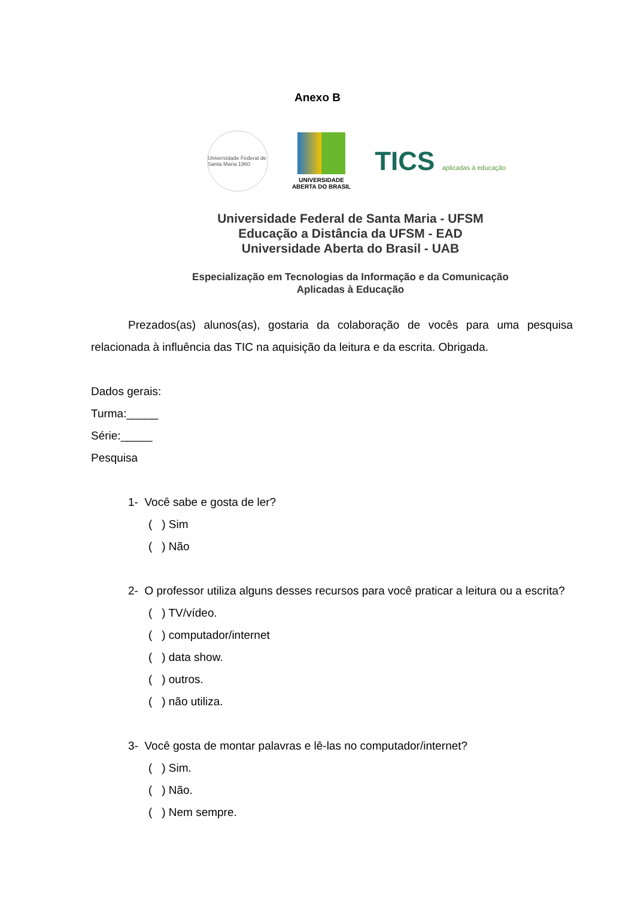Anexo B
Universidade Federal de Santa Maria 1960
UNIVERSIDADE
ABERTA DO BRASIL
TICS aplicadas à educação
Universidade Federal de Santa Maria - UFSM
Educação a Distância da UFSM - EAD
Universidade Aberta do Brasil - UAB
Especialização em Tecnologias da Informação e da Comunicação
Aplicadas à Educação
Prezados(as) alunos(as), gostaria da colaboração de vocês para uma pesquisa relacionada à influência das TIC na aquisição da leitura e da escrita. Obrigada.
Dados gerais:
Turma:_____
Série:_____
Pesquisa
1- Você sabe e gosta de ler?
( ) Sim
( ) Não
2- O professor utiliza alguns desses recursos para você praticar a leitura ou a escrita?
( ) TV/vídeo.
( ) computador/internet
( ) data show.
( ) outros.
( ) não utiliza.
3- Você gosta de montar palavras e lê-las no computador/internet?
( ) Sim.
( ) Não.
( ) Nem sempre.